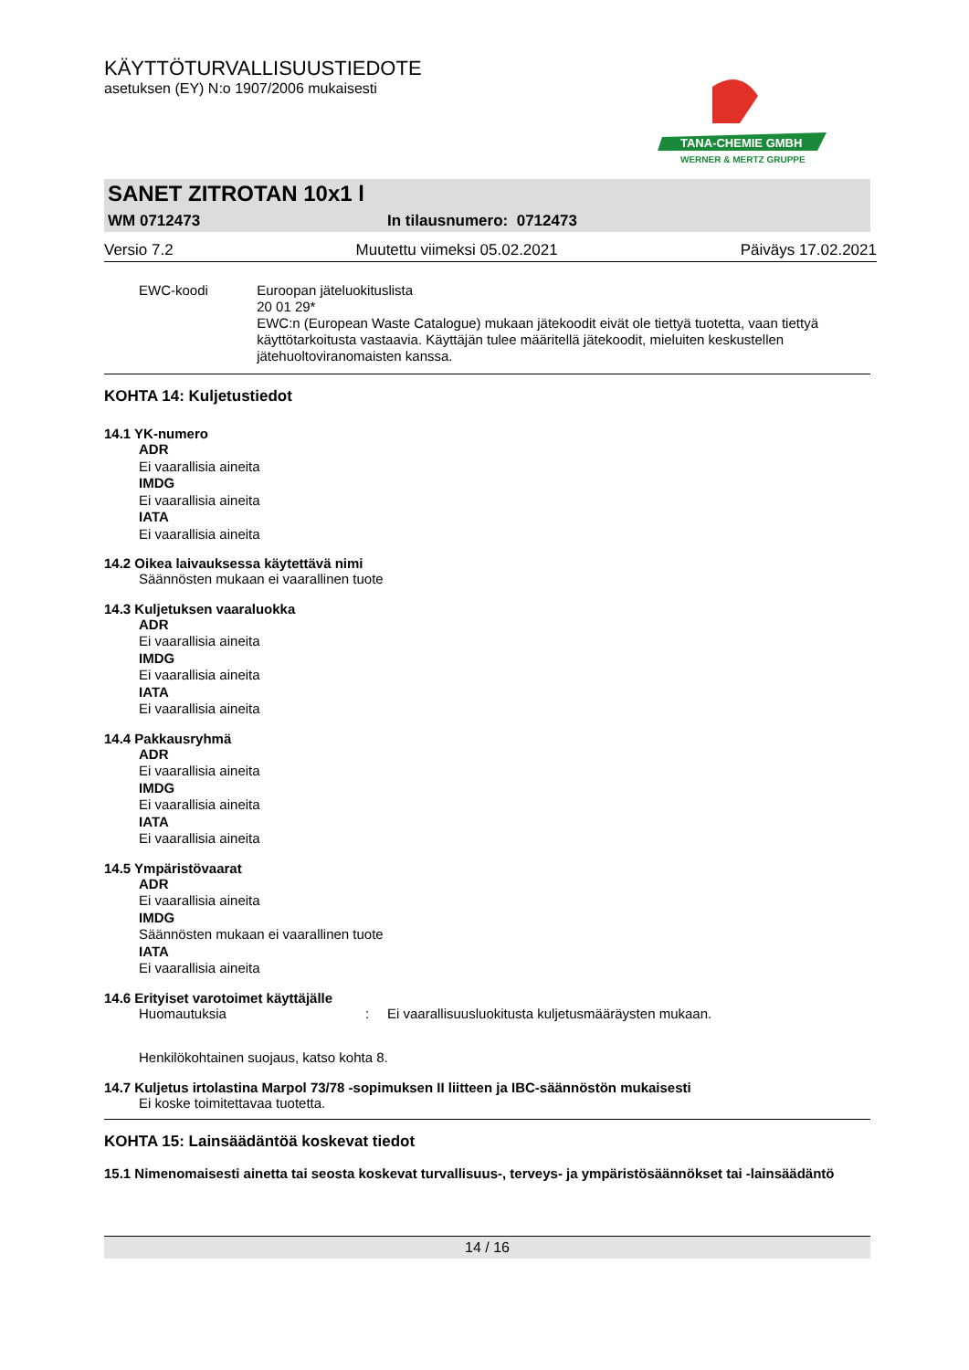KÄYTTÖTURVALLISUUSTIEDOTE
asetuksen (EY) N:o 1907/2006 mukaisesti
TANA-CHEMIE GMBH
WERNER & MERTZ GRUPPE
SANET ZITROTAN 10x1 l
WM 0712473 In tilausnumero: 0712473
Versio 7.2 Muutettu viimeksi 05.02.2021 Päiväys 17.02.2021
EWC-koodi Euroopan jäteluokituslista
20 01 29*
EWC:n (European Waste Catalogue) mukaan jätekoodit eivät ole tiettyä tuotetta, vaan tiettyä käyttötarkoitusta vastaavia. Käyttäjän tulee määritellä jätekoodit, mieluiten keskustellen jätehuoltoviranomaisten kanssa.
KOHTA 14: Kuljetustiedot
14.1 YK-numero
ADR
Ei vaarallisia aineita
IMDG
Ei vaarallisia aineita
IATA
Ei vaarallisia aineita
14.2 Oikea laivauksessa käytettävä nimi
Säännösten mukaan ei vaarallinen tuote
14.3 Kuljetuksen vaaraluokka
ADR
Ei vaarallisia aineita
IMDG
Ei vaarallisia aineita
IATA
Ei vaarallisia aineita
14.4 Pakkausryhmä
ADR
Ei vaarallisia aineita
IMDG
Ei vaarallisia aineita
IATA
Ei vaarallisia aineita
14.5 Ympäristövaarat
ADR
Ei vaarallisia aineita
IMDG
Säännösten mukaan ei vaarallinen tuote
IATA
Ei vaarallisia aineita
14.6 Erityiset varotoimet käyttäjälle
Huomautuksia: Ei vaarallisuusluokitusta kuljetusmääräysten mukaan.
Henkilökohtainen suojaus, katso kohta 8.
14.7 Kuljetus irtolastina Marpol 73/78 -sopimuksen II liitteen ja IBC-säännöstön mukaisesti
Ei koske toimitettavaa tuotetta.
KOHTA 15: Lainsäädäntöä koskevat tiedot
15.1 Nimenomaisesti ainetta tai seosta koskevat turvallisuus-, terveys- ja ympäristösäännökset tai -lainsäädäntö
14 / 16